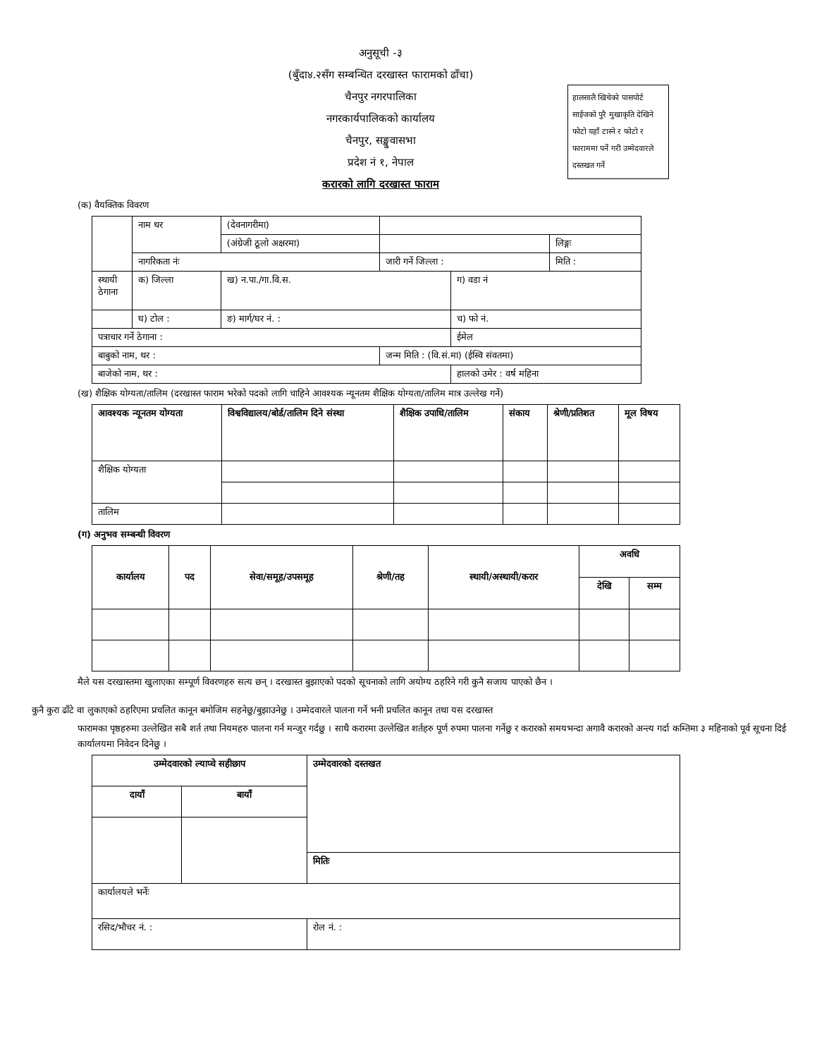अनुसूची -३
(बुँदा४.२सँग सम्बन्धित दरखास्त फारामको ढाँचा)
चैनपुर नगरपालिका
नगरकार्यपालिकको कार्यालय
चैनपुर, सङ्खुवासभा
प्रदेश नं १, नेपाल
करारको लागि दरखास्त फाराम
हालसालै खिचेको पासपोर्ट साईजको पुरै मुखाकृति देखिने फोटो यहाँ टास्ने र फोटो र फाराममा पर्ने गरी उम्मेदवारले दस्तखत गर्ने
(क) वैयक्तिक विवरण
| | नाम थर | (देवनागरीमा) | | | |
| | | (अंग्रेजी ठूलो अक्षरमा) | | | लिङ्गः |
| | नागरिकता नंः | | जारी गर्ने जिल्ला : | | मिति : |
| स्थायी ठेगाना | क) जिल्ला | ख) न.पा./गा.वि.स. | | ग) वडा नं | |
| | घ) टोल : | ङ) मार्ग/घर नं. : | | च) फो नं. | |
| पत्राचार गर्ने ठेगाना : | | | | ईमेल | |
| बाबुको नाम, थर : | | | जन्म मिति : (वि.सं.मा) (ईस्वि संवतमा) | | |
| बाजेको नाम, थर : | | | | हालको उमेर : वर्ष महिना | |
(ख) शैक्षिक योग्यता/तालिम (दरखास्त फाराम भरेको पदको लागि चाहिने आवश्यक न्यूनतम शैक्षिक योग्यता/तालिम मात्र उल्लेख गर्ने)
| आवश्यक न्यूनतम योग्यता | विश्वविद्यालय/बोर्ड/तालिम दिने संस्था | शैक्षिक उपाधि/तालिम | संकाय | श्रेणी/प्रतिशत | मूल विषय |
| --- | --- | --- | --- | --- | --- |
| शैक्षिक योग्यता | | | | | |
| तालिम | | | | | |
(ग) अनुभव सम्बन्धी विवरण
| कार्यालय | पद | सेवा/समूह/उपसमूह | श्रेणी/तह | स्थायी/अस्थायी/करार | अवधि | |
| --- | --- | --- | --- | --- | --- | --- |
| | | | | | देखि | सम्म |
मैले यस दरखास्तमा खुलाएका सम्पूर्ण विवरणहरु सत्य छन् । दरखास्त बुझाएको पदको सूचनाको लागि अयोग्य ठहरिने गरी कुनै सजाय पाएको छैन ।
कुनै कुरा ढाँटे वा लुकाएको ठहरिएमा प्रचलित कानून बमोजिम सहनेछु/बुझाउनेछु । उम्मेदवारले पालना गर्ने भनी प्रचलित कानून तथा यस दरखास्त
फारामका पृष्ठहरुमा उल्लेखित सबै शर्त तथा नियमहरु पालना गर्न मन्जुर गर्दछु । साथै करारमा उल्लेखित शर्तहरु पूर्ण रुपमा पालना गर्नेछु र करारको समयभन्दा अगावै करारको अन्त्य गर्दा कम्तिमा ३ महिनाको पूर्व सूचना दिई कार्यालयमा निवेदन दिनेछु ।
| उम्मेदवारको ल्याप्चे सहीछाप | | उम्मेदवारको दस्तखत |
| --- | --- | --- |
| दायाँ | बायाँ | |
| | | मितिः |
| कार्यालयले भर्नेः | | |
| रसिद/भौचर नं. : | | रोल नं. : |